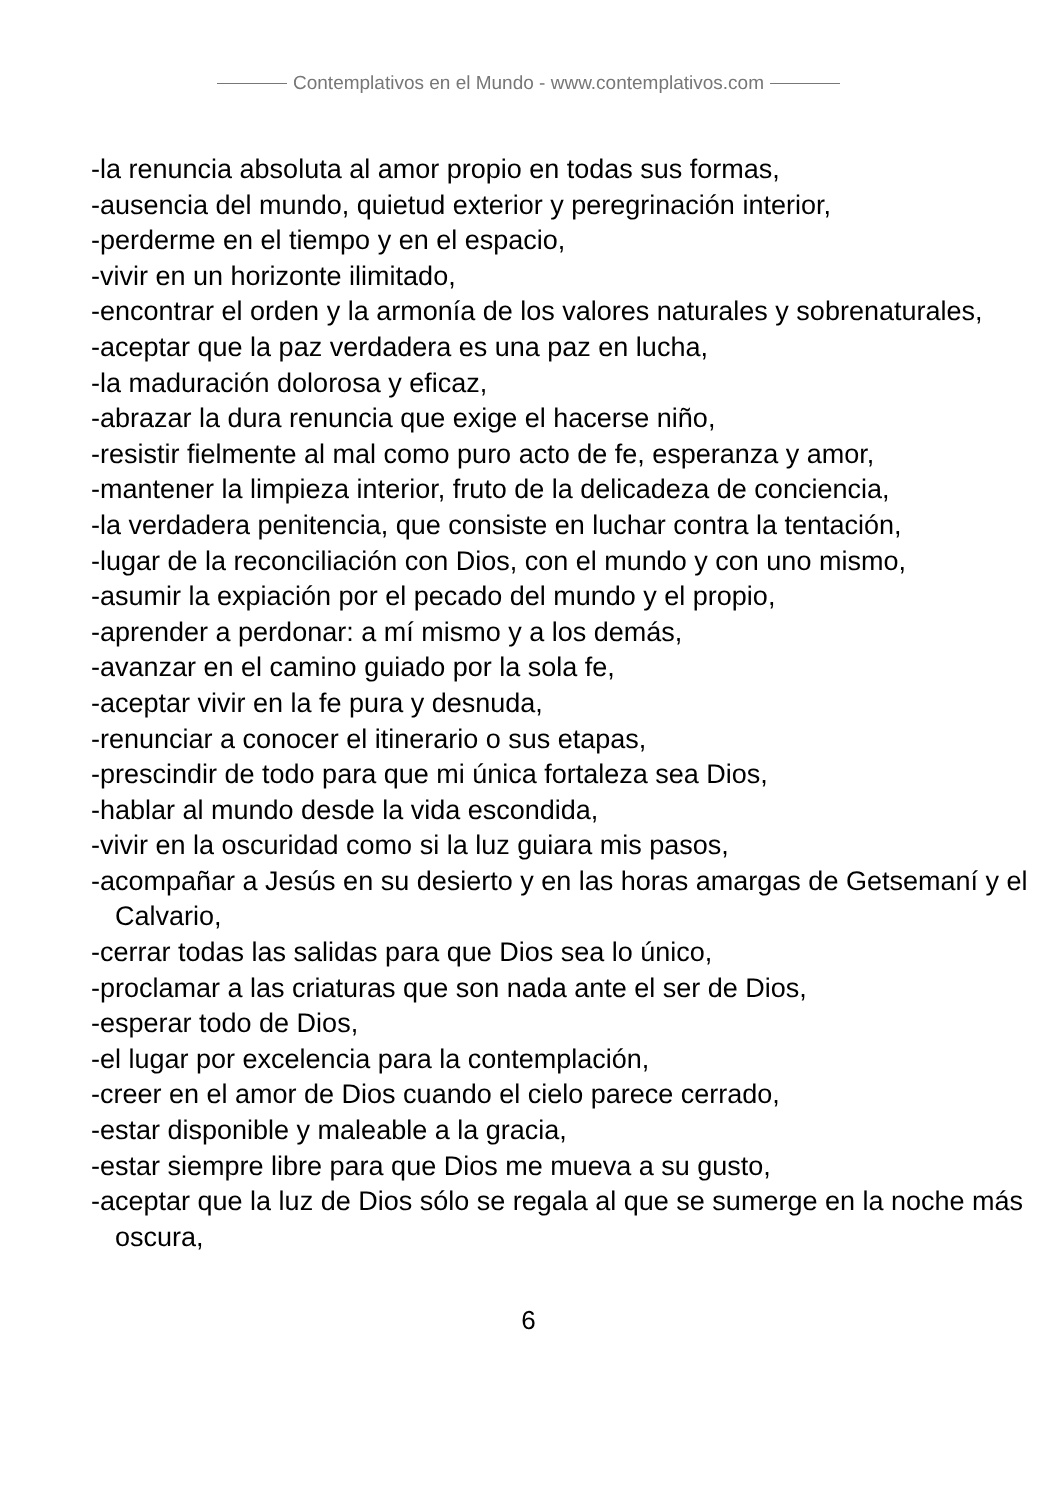Contemplativos en el Mundo - www.contemplativos.com
-la renuncia absoluta al amor propio en todas sus formas,
-ausencia del mundo, quietud exterior y peregrinación interior,
-perderme en el tiempo y en el espacio,
-vivir en un horizonte ilimitado,
-encontrar el orden y la armonía de los valores naturales y sobrenaturales,
-aceptar que la paz verdadera es una paz en lucha,
-la maduración dolorosa y eficaz,
-abrazar la dura renuncia que exige el hacerse niño,
-resistir fielmente al mal como puro acto de fe, esperanza y amor,
-mantener la limpieza interior, fruto de la delicadeza de conciencia,
-la verdadera penitencia, que consiste en luchar contra la tentación,
-lugar de la reconciliación con Dios, con el mundo y con uno mismo,
-asumir la expiación por el pecado del mundo y el propio,
-aprender a perdonar: a mí mismo y a los demás,
-avanzar en el camino guiado por la sola fe,
-aceptar vivir en la fe pura y desnuda,
-renunciar a conocer el itinerario o sus etapas,
-prescindir de todo para que mi única fortaleza sea Dios,
-hablar al mundo desde la vida escondida,
-vivir en la oscuridad como si la luz guiara mis pasos,
-acompañar a Jesús en su desierto y en las horas amargas de Getsemaní y el Calvario,
-cerrar todas las salidas para que Dios sea lo único,
-proclamar a las criaturas que son nada ante el ser de Dios,
-esperar todo de Dios,
-el lugar por excelencia para la contemplación,
-creer en el amor de Dios cuando el cielo parece cerrado,
-estar disponible y maleable a la gracia,
-estar siempre libre para que Dios me mueva a su gusto,
-aceptar que la luz de Dios sólo se regala al que se sumerge en la noche más oscura,
6